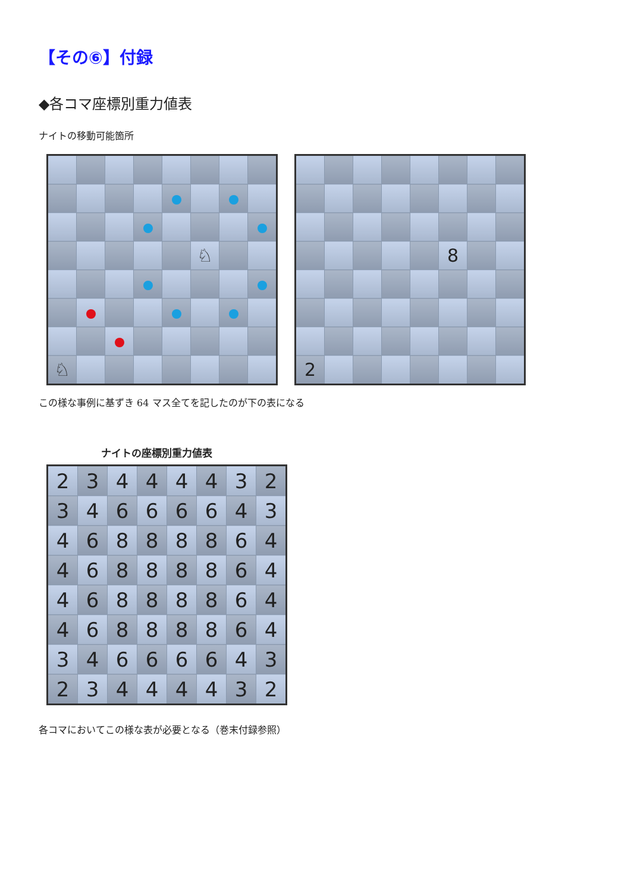【その⑥】付録
◆各コマ座標別重力値表
ナイトの移動可能箇所
| | | | | | ♘ | | |
| ♘ | | | | | | | |
| | | | | | 8 | | |
| 2 | | | | | | | |
この様な事例に基ずき 64 マス全てを記したのが下の表になる
ナイトの座標別重力値表
| 2 | 3 | 4 | 4 | 4 | 4 | 3 | 2 |
| 3 | 4 | 6 | 6 | 6 | 6 | 4 | 3 |
| 4 | 6 | 8 | 8 | 8 | 8 | 6 | 4 |
| 4 | 6 | 8 | 8 | 8 | 8 | 6 | 4 |
| 4 | 6 | 8 | 8 | 8 | 8 | 6 | 4 |
| 4 | 6 | 8 | 8 | 8 | 8 | 6 | 4 |
| 3 | 4 | 6 | 6 | 6 | 6 | 4 | 3 |
| 2 | 3 | 4 | 4 | 4 | 4 | 3 | 2 |
各コマにおいてこの様な表が必要となる（巻末付録参照）